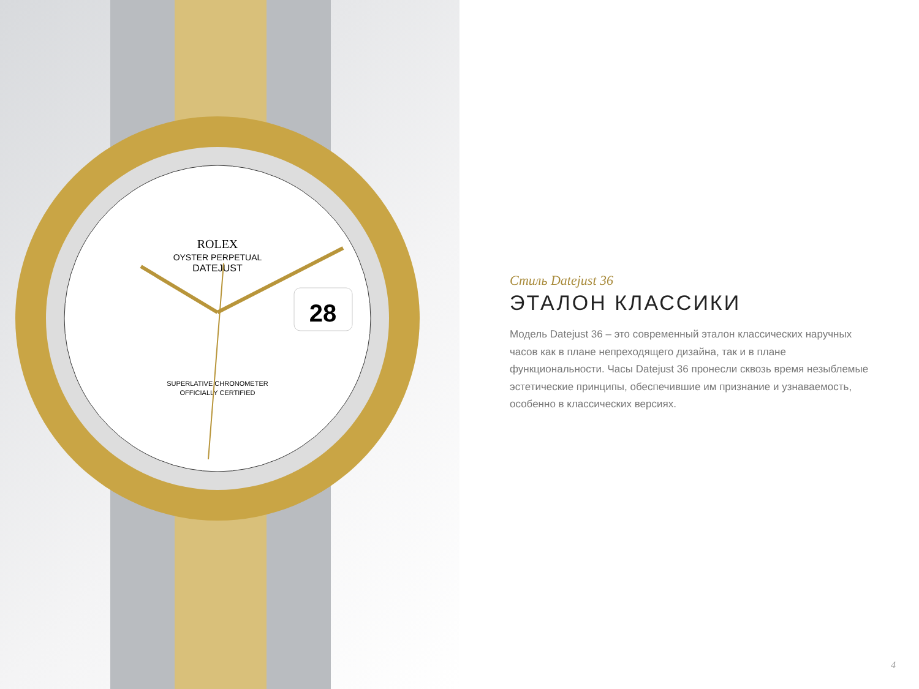ROLEX
OYSTER PERPETUAL
DATEJUST
28
SUPERLATIVE CHRONOMETER
OFFICIALLY CERTIFIED
Стиль Datejust 36
ЭТАЛОН КЛАССИКИ
Модель Datejust 36 – это современный эталон классических наручных часов как в плане непреходящего дизайна, так и в плане функциональности. Часы Datejust 36 пронесли сквозь время незыблемые эстетические принципы, обеспечившие им признание и узнаваемость, особенно в классических версиях.
4